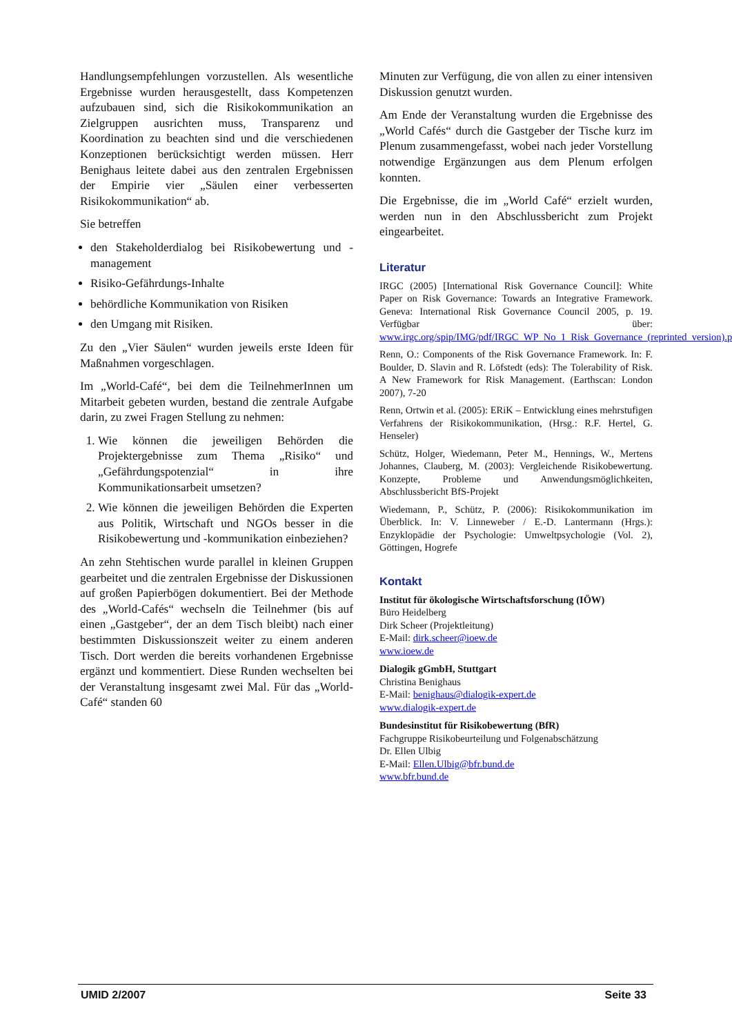Handlungsempfehlungen vorzustellen. Als wesentliche Ergebnisse wurden herausgestellt, dass Kompetenzen aufzubauen sind, sich die Risikokommunikation an Zielgruppen ausrichten muss, Transparenz und Koordination zu beachten sind und die verschiedenen Konzeptionen berücksichtigt werden müssen. Herr Benighaus leitete dabei aus den zentralen Ergebnissen der Empirie vier „Säulen einer verbesserten Risikokommunikation“ ab.
Sie betreffen
den Stakeholderdialog bei Risikobewertung und -management
Risiko-Gefährdungs-Inhalte
behördliche Kommunikation von Risiken
den Umgang mit Risiken.
Zu den „Vier Säulen“ wurden jeweils erste Ideen für Maßnahmen vorgeschlagen.
Im „World-Café“, bei dem die TeilnehmerInnen um Mitarbeit gebeten wurden, bestand die zentrale Aufgabe darin, zu zwei Fragen Stellung zu nehmen:
1. Wie können die jeweiligen Behörden die Projektergebnisse zum Thema „Risiko“ und „Gefährdungspotenzial“ in ihre Kommunikationsarbeit umsetzen?
2. Wie können die jeweiligen Behörden die Experten aus Politik, Wirtschaft und NGOs besser in die Risikobewertung und -kommunikation einbeziehen?
An zehn Stehtischen wurde parallel in kleinen Gruppen gearbeitet und die zentralen Ergebnisse der Diskussionen auf großen Papierbögen dokumentiert. Bei der Methode des „World-Cafés“ wechseln die Teilnehmer (bis auf einen „Gastgeber“, der an dem Tisch bleibt) nach einer bestimmten Diskussionszeit weiter zu einem anderen Tisch. Dort werden die bereits vorhandenen Ergebnisse ergänzt und kommentiert. Diese Runden wechselten bei der Veranstaltung insgesamt zwei Mal. Für das „World-Café“ standen 60
Minuten zur Verfügung, die von allen zu einer intensiven Diskussion genutzt wurden.
Am Ende der Veranstaltung wurden die Ergebnisse des „World Cafés“ durch die Gastgeber der Tische kurz im Plenum zusammengefasst, wobei nach jeder Vorstellung notwendige Ergänzungen aus dem Plenum erfolgen konnten.
Die Ergebnisse, die im „World Café“ erzielt wurden, werden nun in den Abschlussbericht zum Projekt eingearbeitet.
Literatur
IRGC (2005) [International Risk Governance Council]: White Paper on Risk Governance: Towards an Integrative Framework. Geneva: International Risk Governance Council 2005, p. 19. Verfügbar über: www.irgc.org/spip/IMG/pdf/IRGC_WP_No_1_Risk_Governance_(reprinted_version).pdf
Renn, O.: Components of the Risk Governance Framework. In: F. Boulder, D. Slavin and R. Löfstedt (eds): The Tolerability of Risk. A New Framework for Risk Management. (Earthscan: London 2007), 7-20
Renn, Ortwin et al. (2005): ERiK – Entwicklung eines mehrstufigen Verfahrens der Risikokommunikation, (Hrsg.: R.F. Hertel, G. Henseler)
Schütz, Holger, Wiedemann, Peter M., Hennings, W., Mertens Johannes, Clauberg, M. (2003): Vergleichende Risikobewertung. Konzepte, Probleme und Anwendungsmöglichkeiten, Abschlussbericht BfS-Projekt
Wiedemann, P., Schütz, P. (2006): Risikokommunikation im Überblick. In: V. Linneweber / E.-D. Lantermann (Hrgs.): Enzyklopädie der Psychologie: Umweltpsychologie (Vol. 2), Göttingen, Hogrefe
Kontakt
Institut für ökologische Wirtschaftsforschung (IÖW)
Büro Heidelberg
Dirk Scheer (Projektleitung)
E-Mail: dirk.scheer@ioew.de
www.ioew.de
Dialogik gGmbH, Stuttgart
Christina Benighaus
E-Mail: benighaus@dialogik-expert.de
www.dialogik-expert.de
Bundesinstitut für Risikobewertung (BfR)
Fachgruppe Risikobeurteilung und Folgenabschätzung
Dr. Ellen Ulbig
E-Mail: Ellen.Ulbig@bfr.bund.de
www.bfr.bund.de
UMID 2/2007 Seite 33